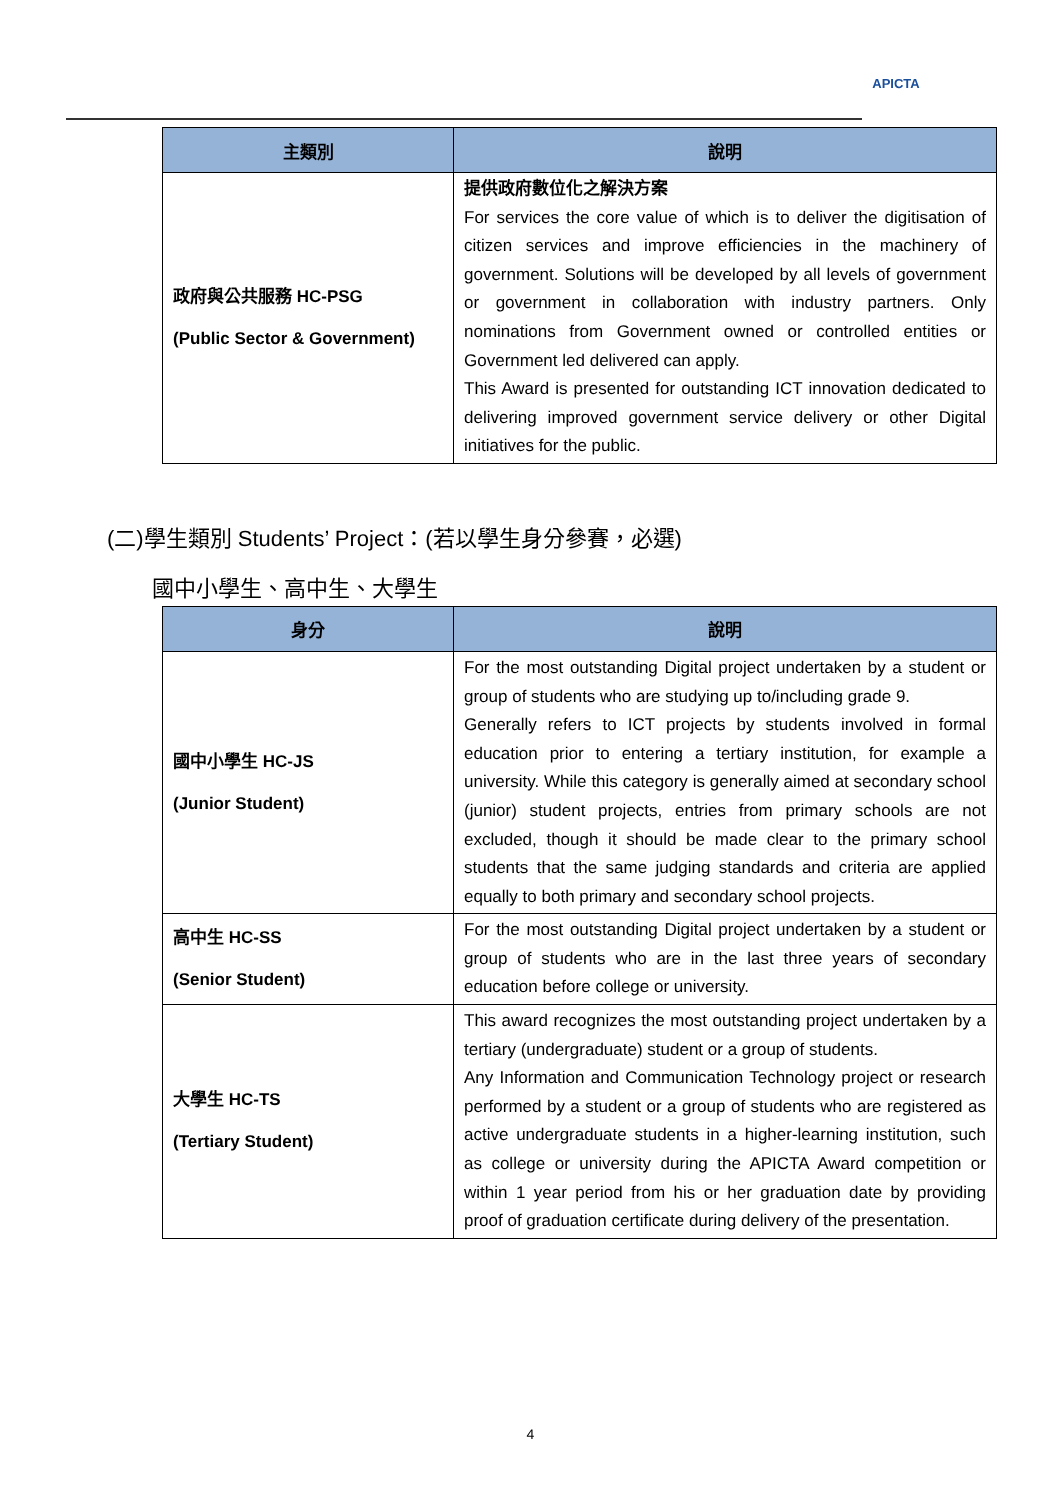APICTA
| 主類別 | 說明 |
| --- | --- |
| 政府與公共服務 HC-PSG (Public Sector & Government) | 提供政府數位化之解決方案 For services the core value of which is to deliver the digitisation of citizen services and improve efficiencies in the machinery of government. Solutions will be developed by all levels of government or government in collaboration with industry partners. Only nominations from Government owned or controlled entities or Government led delivered can apply. This Award is presented for outstanding ICT innovation dedicated to delivering improved government service delivery or other Digital initiatives for the public. |
(二)學生類別 Students’ Project：(若以學生身分參賽，必選)
國中小學生、高中生、大學生
| 身分 | 說明 |
| --- | --- |
| 國中小學生 HC-JS (Junior Student) | For the most outstanding Digital project undertaken by a student or group of students who are studying up to/including grade 9. Generally refers to ICT projects by students involved in formal education prior to entering a tertiary institution, for example a university. While this category is generally aimed at secondary school (junior) student projects, entries from primary schools are not excluded, though it should be made clear to the primary school students that the same judging standards and criteria are applied equally to both primary and secondary school projects. |
| 高中生 HC-SS (Senior Student) | For the most outstanding Digital project undertaken by a student or group of students who are in the last three years of secondary education before college or university. |
| 大學生 HC-TS (Tertiary Student) | This award recognizes the most outstanding project undertaken by a tertiary (undergraduate) student or a group of students. Any Information and Communication Technology project or research performed by a student or a group of students who are registered as active undergraduate students in a higher-learning institution, such as college or university during the APICTA Award competition or within 1 year period from his or her graduation date by providing proof of graduation certificate during delivery of the presentation. |
4